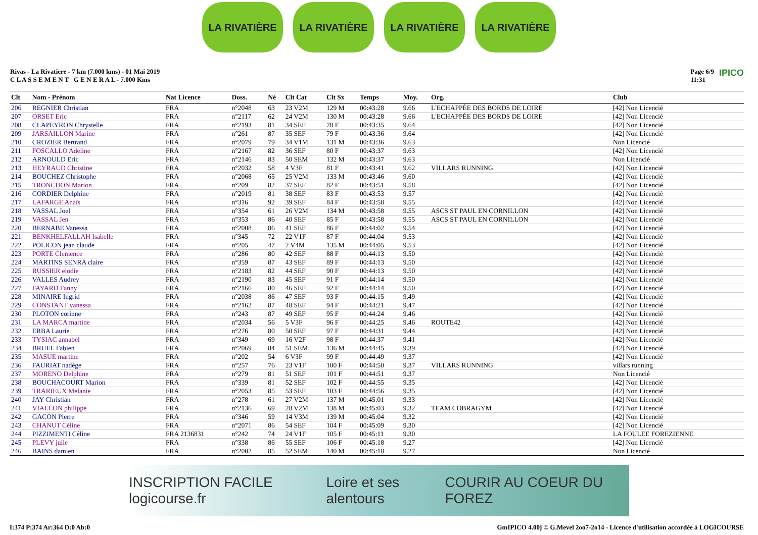LA RIVATIÈRE LA RIVATIÈRE LA RIVATIÈRE LA RIVATIÈRE
Rivas - La Rivatiere - 7 km (7.000 kms) - 01 Mai 2019
C L A S S E M E N T G E N E R A L - 7.000 Kms
Page 6/9
11:31 IPICO
| Clt | Nom - Prénom | Nat Licence | Doss. | Né | Clt Cat | Clt Sx | Temps | Moy. | Org. | Club |
| --- | --- | --- | --- | --- | --- | --- | --- | --- | --- | --- |
| 206 | REGNIER Christian | FRA | n°2048 | 63 | 23 V2M | 129 M | 00:43:28 | 9.66 | L'ECHAPPÉE DES BORDS DE LOIRE | [42] Non Licencié |
| 207 | ORSET Eric | FRA | n°2117 | 62 | 24 V2M | 130 M | 00:43:28 | 9.66 | L'ECHAPPÉE DES BORDS DE LOIRE | [42] Non Licencié |
| 208 | CLAPEYRON Chrystelle | FRA | n°2193 | 81 | 34 SEF | 78 F | 00:43:35 | 9.64 | | [42] Non Licencié |
| 209 | JARSAILLON Marine | FRA | n°261 | 87 | 35 SEF | 79 F | 00:43:36 | 9.64 | | [42] Non Licencié |
| 210 | CROZIER Bertrand | FRA | n°2079 | 79 | 34 V1M | 131 M | 00:43:36 | 9.63 | | Non Licencié |
| 211 | FOSCALLO Adeline | FRA | n°2167 | 82 | 36 SEF | 80 F | 00:43:37 | 9.63 | | [42] Non Licencié |
| 212 | ARNOULD Eric | FRA | n°2146 | 83 | 50 SEM | 132 M | 00:43:37 | 9.63 | | Non Licencié |
| 213 | HEYRAUD Christine | FRA | n°2032 | 58 | 4 V3F | 81 F | 00:43:41 | 9.62 | VILLARS RUNNING | [42] Non Licencié |
| 214 | BOUCHEZ Christophe | FRA | n°2068 | 65 | 25 V2M | 133 M | 00:43:46 | 9.60 | | [42] Non Licencié |
| 215 | TRONCHON Marion | FRA | n°209 | 82 | 37 SEF | 82 F | 00:43:51 | 9.58 | | [42] Non Licencié |
| 216 | CORDIER Delphine | FRA | n°2019 | 81 | 38 SEF | 83 F | 00:43:53 | 9.57 | | [42] Non Licencié |
| 217 | LAFARGE Anaïs | FRA | n°316 | 92 | 39 SEF | 84 F | 00:43:58 | 9.55 | | [42] Non Licencié |
| 218 | VASSAL Joel | FRA | n°354 | 61 | 26 V2M | 134 M | 00:43:58 | 9.55 | ASCS ST PAUL EN CORNILLON | [42] Non Licencié |
| 219 | VASSAL Jen | FRA | n°353 | 86 | 40 SEF | 85 F | 00:43:58 | 9.55 | ASCS ST PAUL EN CORNILLON | [42] Non Licencié |
| 220 | BERNABE Vanessa | FRA | n°2008 | 86 | 41 SEF | 86 F | 00:44:02 | 9.54 | | [42] Non Licencié |
| 221 | BENKHELFALLAH Isabelle | FRA | n°345 | 72 | 22 V1F | 87 F | 00:44:04 | 9.53 | | [42] Non Licencié |
| 222 | POLICON jean claude | FRA | n°205 | 47 | 2 V4M | 135 M | 00:44:05 | 9.53 | | [42] Non Licencié |
| 223 | PORTE Clemence | FRA | n°286 | 80 | 42 SEF | 88 F | 00:44:13 | 9.50 | | [42] Non Licencié |
| 224 | MARTINS SENRA claire | FRA | n°359 | 87 | 43 SEF | 89 F | 00:44:13 | 9.50 | | [42] Non Licencié |
| 225 | RUSSIER elodie | FRA | n°2183 | 82 | 44 SEF | 90 F | 00:44:13 | 9.50 | | [42] Non Licencié |
| 226 | VALLES Audrey | FRA | n°2190 | 83 | 45 SEF | 91 F | 00:44:14 | 9.50 | | [42] Non Licencié |
| 227 | FAYARD Fanny | FRA | n°2166 | 80 | 46 SEF | 92 F | 00:44:14 | 9.50 | | [42] Non Licencié |
| 228 | MINAIRE Ingrid | FRA | n°2038 | 86 | 47 SEF | 93 F | 00:44:15 | 9.49 | | [42] Non Licencié |
| 229 | CONSTANT vanessa | FRA | n°2162 | 87 | 48 SEF | 94 F | 00:44:21 | 9.47 | | [42] Non Licencié |
| 230 | PLOTON corinne | FRA | n°243 | 87 | 49 SEF | 95 F | 00:44:24 | 9.46 | | [42] Non Licencié |
| 231 | LA MARCA martine | FRA | n°2034 | 56 | 5 V3F | 96 F | 00:44:25 | 9.46 | ROUTE42 | [42] Non Licencié |
| 232 | ERBA Laurie | FRA | n°276 | 80 | 50 SEF | 97 F | 00:44:31 | 9.44 | | [42] Non Licencié |
| 233 | TYSIAC annabel | FRA | n°349 | 69 | 16 V2F | 98 F | 00:44:37 | 9.41 | | [42] Non Licencié |
| 234 | BRUEL Fabien | FRA | n°2069 | 84 | 51 SEM | 136 M | 00:44:45 | 9.39 | | [42] Non Licencié |
| 235 | MASUE martine | FRA | n°202 | 54 | 6 V3F | 99 F | 00:44:49 | 9.37 | | [42] Non Licencié |
| 236 | FAURIAT nadège | FRA | n°257 | 76 | 23 V1F | 100 F | 00:44:50 | 9.37 | VILLARS RUNNING | villars running |
| 237 | MORENO Delphine | FRA | n°279 | 81 | 51 SEF | 101 F | 00:44:51 | 9.37 | | Non Licencié |
| 238 | BOUCHACOURT Marion | FRA | n°339 | 81 | 52 SEF | 102 F | 00:44:55 | 9.35 | | [42] Non Licencié |
| 239 | TRARIEUX Melanie | FRA | n°2053 | 85 | 53 SEF | 103 F | 00:44:56 | 9.35 | | [42] Non Licencié |
| 240 | JAY Christian | FRA | n°278 | 61 | 27 V2M | 137 M | 00:45:01 | 9.33 | | [42] Non Licencié |
| 241 | VIALLON philippe | FRA | n°2136 | 69 | 28 V2M | 138 M | 00:45:03 | 9.32 | TEAM COBRAGYM | [42] Non Licencié |
| 242 | GACON Pierre | FRA | n°346 | 59 | 14 V3M | 139 M | 00:45:04 | 9.32 | | [42] Non Licencié |
| 243 | CHANUT Céline | FRA | n°2071 | 86 | 54 SEF | 104 F | 00:45:09 | 9.30 | | [42] Non Licencié |
| 244 | PIZZIMENTI Céline | FRA 2136831 | n°242 | 74 | 24 V1F | 105 F | 00:45:11 | 9.30 | | LA FOULEE FOREZIENNE |
| 245 | PLEVY julie | FRA | n°338 | 86 | 55 SEF | 106 F | 00:45:18 | 9.27 | | [42] Non Licencié |
| 246 | BAINS damien | FRA | n°2002 | 85 | 52 SEM | 140 M | 00:45:18 | 9.27 | | Non Licencié |
INSCRIPTION FACILE logicourse.fr Loire et ses alentours COURIR AU COEUR DU FOREZ
I:374 P:374 Ar:364 D:0 Ab:0 GmIPICO 4.00j © G.Mevel 2oo7-2o14 - Licence d'utilisation accordée à LOGICOURSE